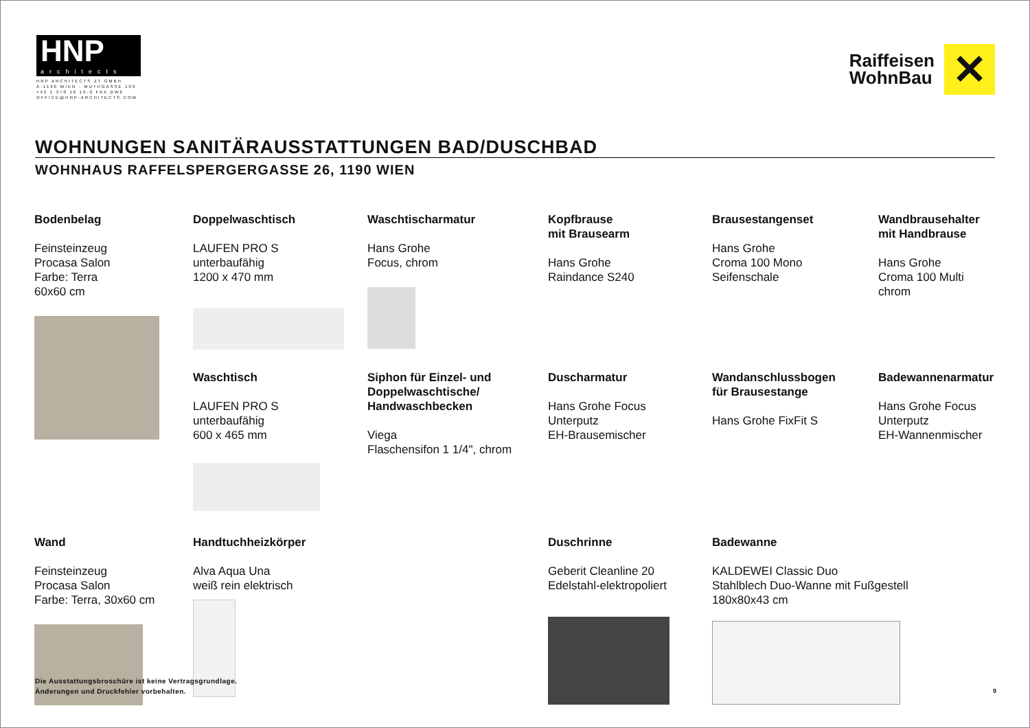HNP
architects
HNP ARCHITECTS ZT GMBH
A-1190 WIEN - MUTHGASSE 109
+43 1 370 16 16-0 FAX DW6
OFFICE@HNP-ARCHITECTS.COM
Raiffeisen
WohnBau
✕
WOHNUNGEN SANITÄRAUSSTATTUNGEN BAD/DUSCHBAD
WOHNHAUS RAFFELSPERGERGASSE 26, 1190 WIEN
Bodenbelag
Feinsteinzeug
Procasa Salon
Farbe: Terra
60x60 cm
Doppelwaschtisch
LAUFEN PRO S
unterbaufähig
1200 x 470 mm
Waschtischarmatur
Hans Grohe
Focus, chrom
Kopfbrause
mit Brausearm
Hans Grohe
Raindance S240
Brausestangenset
Hans Grohe
Croma 100 Mono
Seifenschale
Wandbrausehalter
mit Handbrause
Hans Grohe
Croma 100 Multi
chrom
Waschtisch
LAUFEN PRO S
unterbaufähig
600 x 465 mm
Siphon für Einzel- und Doppelwaschtische/ Handwaschbecken
Viega
Flaschensifon 1 1/4", chrom
Duscharmatur
Hans Grohe Focus
Unterputz
EH-Brausemischer
Wandanschlussbogen
für Brausestange
Hans Grohe FixFit S
Badewannenarmatur
Hans Grohe Focus
Unterputz
EH-Wannenmischer
Wand
Feinsteinzeug
Procasa Salon
Farbe: Terra, 30x60 cm
Handtuchheizkörper
Alva Aqua Una
weiß rein elektrisch
Duschrinne
Geberit Cleanline 20
Edelstahl-elektropoliert
Badewanne
KALDEWEI Classic Duo
Stahlblech Duo-Wanne mit Fußgestell
180x80x43 cm
Die Ausstattungsbroschüre ist keine Vertragsgrundlage.
Änderungen und Druckfehler vorbehalten.
9